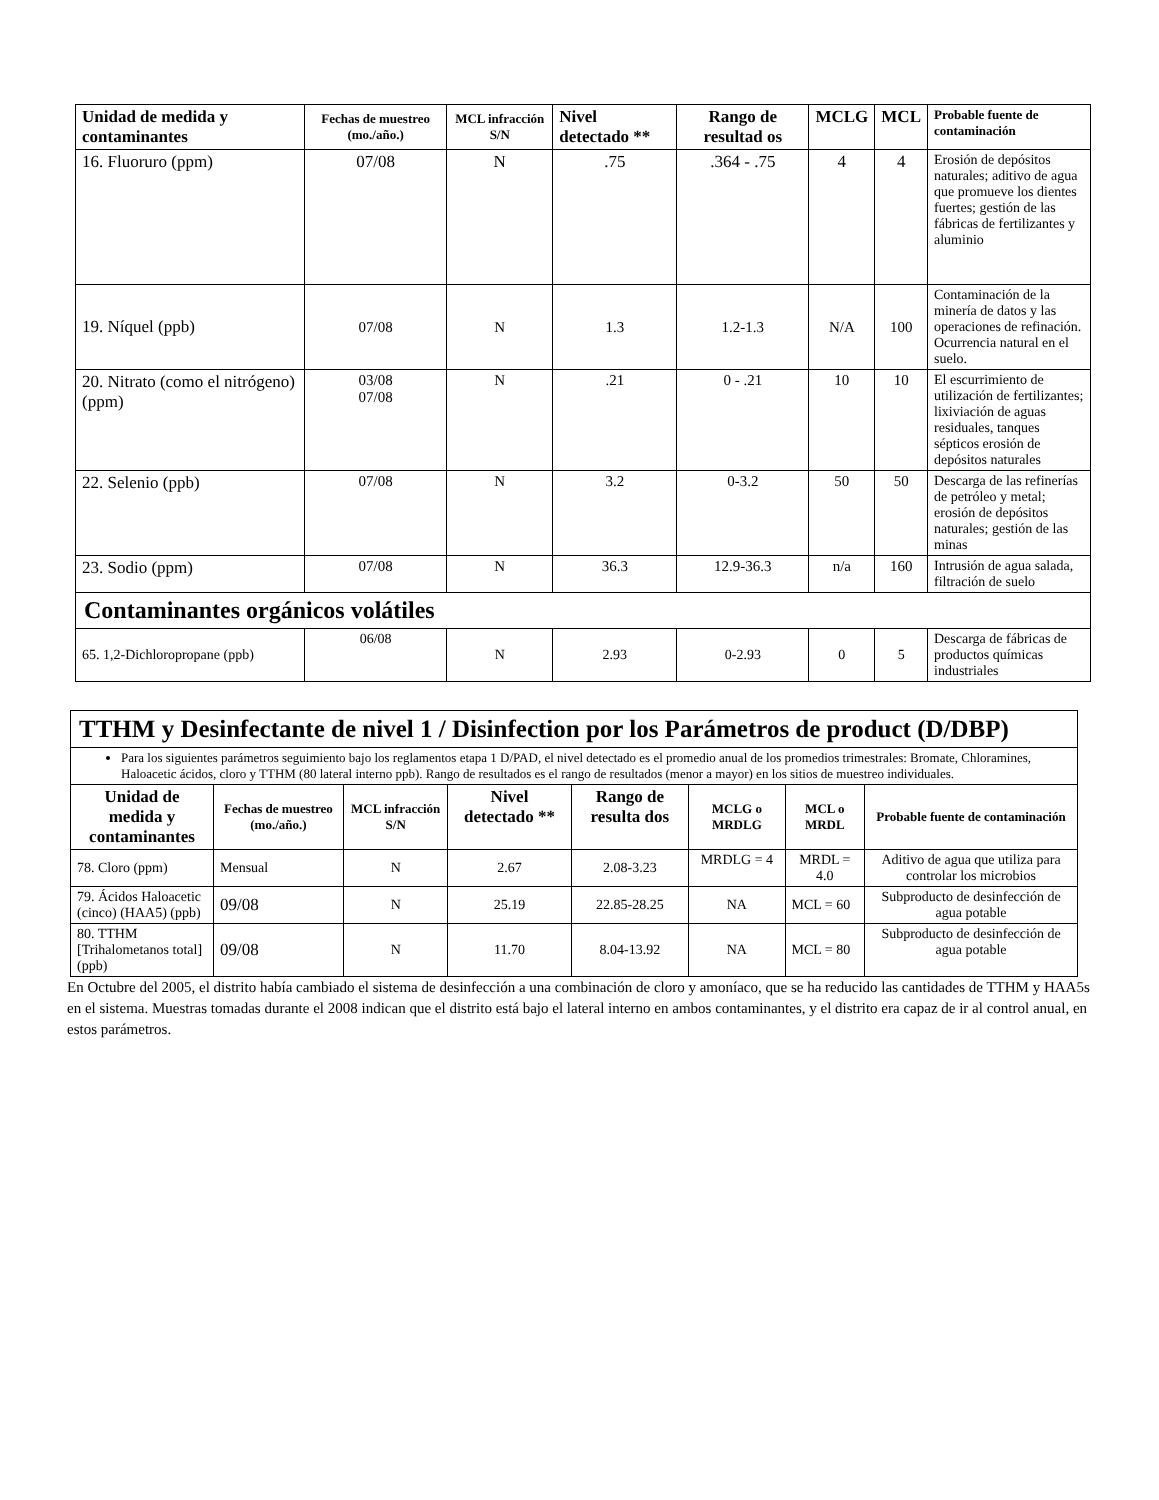| Unidad de medida y contaminantes | Fechas de muestreo (mo./año.) | MCL infracción S/N | Nivel detectado ** | Rango de resultad os | MCLG | MCL | Probable fuente de contaminación |
| --- | --- | --- | --- | --- | --- | --- | --- |
| 16. Fluoruro (ppm) | 07/08 | N | .75 | .364 - .75 | 4 | 4 | Erosión de depósitos naturales; aditivo de agua que promueve los dientes fuertes; gestión de las fábricas de fertilizantes y aluminio |
| 19. Níquel (ppb) | 07/08 | N | 1.3 | 1.2-1.3 | N/A | 100 | Contaminación de la minería de datos y las operaciones de refinación. Ocurrencia natural en el suelo. |
| 20. Nitrato (como el nitrógeno) (ppm) | 03/08 07/08 | N | .21 | 0 - .21 | 10 | 10 | El escurrimiento de utilización de fertilizantes; lixiviación de aguas residuales, tanques sépticos erosión de depósitos naturales |
| 22. Selenio (ppb) | 07/08 | N | 3.2 | 0-3.2 | 50 | 50 | Descarga de las refinerías de petróleo y metal; erosión de depósitos naturales; gestión de las minas |
| 23. Sodio (ppm) | 07/08 | N | 36.3 | 12.9-36.3 | n/a | 160 | Intrusión de agua salada, filtración de suelo |
| Contaminantes orgánicos volátiles | | | | | | | |
| 65. 1,2-Dichloropropane (ppb) | 06/08 | N | 2.93 | 0-2.93 | 0 | 5 | Descarga de fábricas de productos químicas industriales |
| TTHM y Desinfectante de nivel 1 / Disinfection por los Parámetros de product (D/DBP) | | | | | | | |
| Para los siguientes parámetros seguimiento bajo los reglamentos etapa 1 D/PAD, el nivel detectado es el promedio anual de los promedios trimestrales: Bromate, Chloramines, Haloacetic ácidos, cloro y TTHM (80 lateral interno ppb). Rango de resultados es el rango de resultados (menor a mayor) en los sitios de muestreo individuales. | | | | | | | |
| Unidad de medida y contaminantes | Fechas de muestreo (mo./año.) | MCL infracción S/N | Nivel detectado ** | Rango de resulta dos | MCLG o MRDLG | MCL o MRDL | Probable fuente de contaminación |
| 78. Cloro (ppm) | Mensual | N | 2.67 | 2.08-3.23 | MRDLG = 4 | MRDL = 4.0 | Aditivo de agua que utiliza para controlar los microbios |
| 79. Ácidos Haloacetic (cinco) (HAA5) (ppb) | 09/08 | N | 25.19 | 22.85-28.25 | NA | MCL = 60 | Subproducto de desinfección de agua potable |
| 80. TTHM [Trihalometanos total] (ppb) | 09/08 | N | 11.70 | 8.04-13.92 | NA | MCL = 80 | Subproducto de desinfección de agua potable |
En Octubre del 2005, el distrito había cambiado el sistema de desinfección a una combinación de cloro y amoníaco, que se ha reducido las cantidades de TTHM y HAA5s en el sistema. Muestras tomadas durante el 2008 indican que el distrito está bajo el lateral interno en ambos contaminantes, y el distrito era capaz de ir al control anual, en estos parámetros.